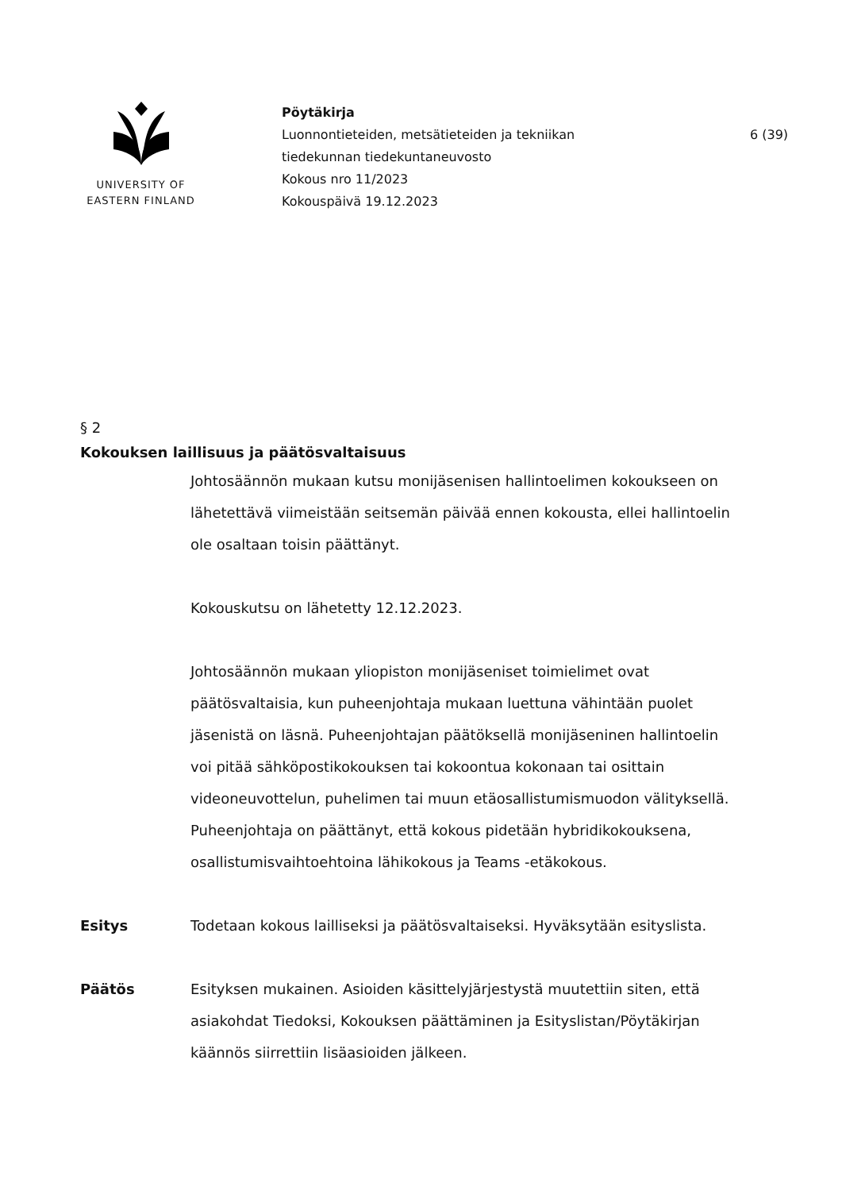UNIVERSITY OF
EASTERN FINLAND
Pöytäkirja
Luonnontieteiden, metsätieteiden ja tekniikan
tiedekunnan tiedekuntaneuvosto
Kokous nro 11/2023
Kokouspäivä 19.12.2023
6 (39)
§ 2
Kokouksen laillisuus ja päätösvaltaisuus
Johtosäännön mukaan kutsu monijäsenisen hallintoelimen kokoukseen on lähetettävä viimeistään seitsemän päivää ennen kokousta, ellei hallintoelin ole osaltaan toisin päättänyt.
Kokouskutsu on lähetetty 12.12.2023.
Johtosäännön mukaan yliopiston monijäseniset toimielimet ovat päätösvaltaisia, kun puheenjohtaja mukaan luettuna vähintään puolet jäsenistä on läsnä. Puheenjohtajan päätöksellä monijäseninen hallintoelin voi pitää sähköpostikokouksen tai kokoontua kokonaan tai osittain videoneuvottelun, puhelimen tai muun etäosallistumismuodon välityksellä. Puheenjohtaja on päättänyt, että kokous pidetään hybridikokouksena, osallistumisvaihtoehtoina lähikokous ja Teams -etäkokous.
Esitys Todetaan kokous lailliseksi ja päätösvaltaiseksi. Hyväksytään esityslista.
Päätös Esityksen mukainen. Asioiden käsittelyjärjestystä muutettiin siten, että asiakohdat Tiedoksi, Kokouksen päättäminen ja Esityslistan/Pöytäkirjan käännös siirrettiin lisäasioiden jälkeen.